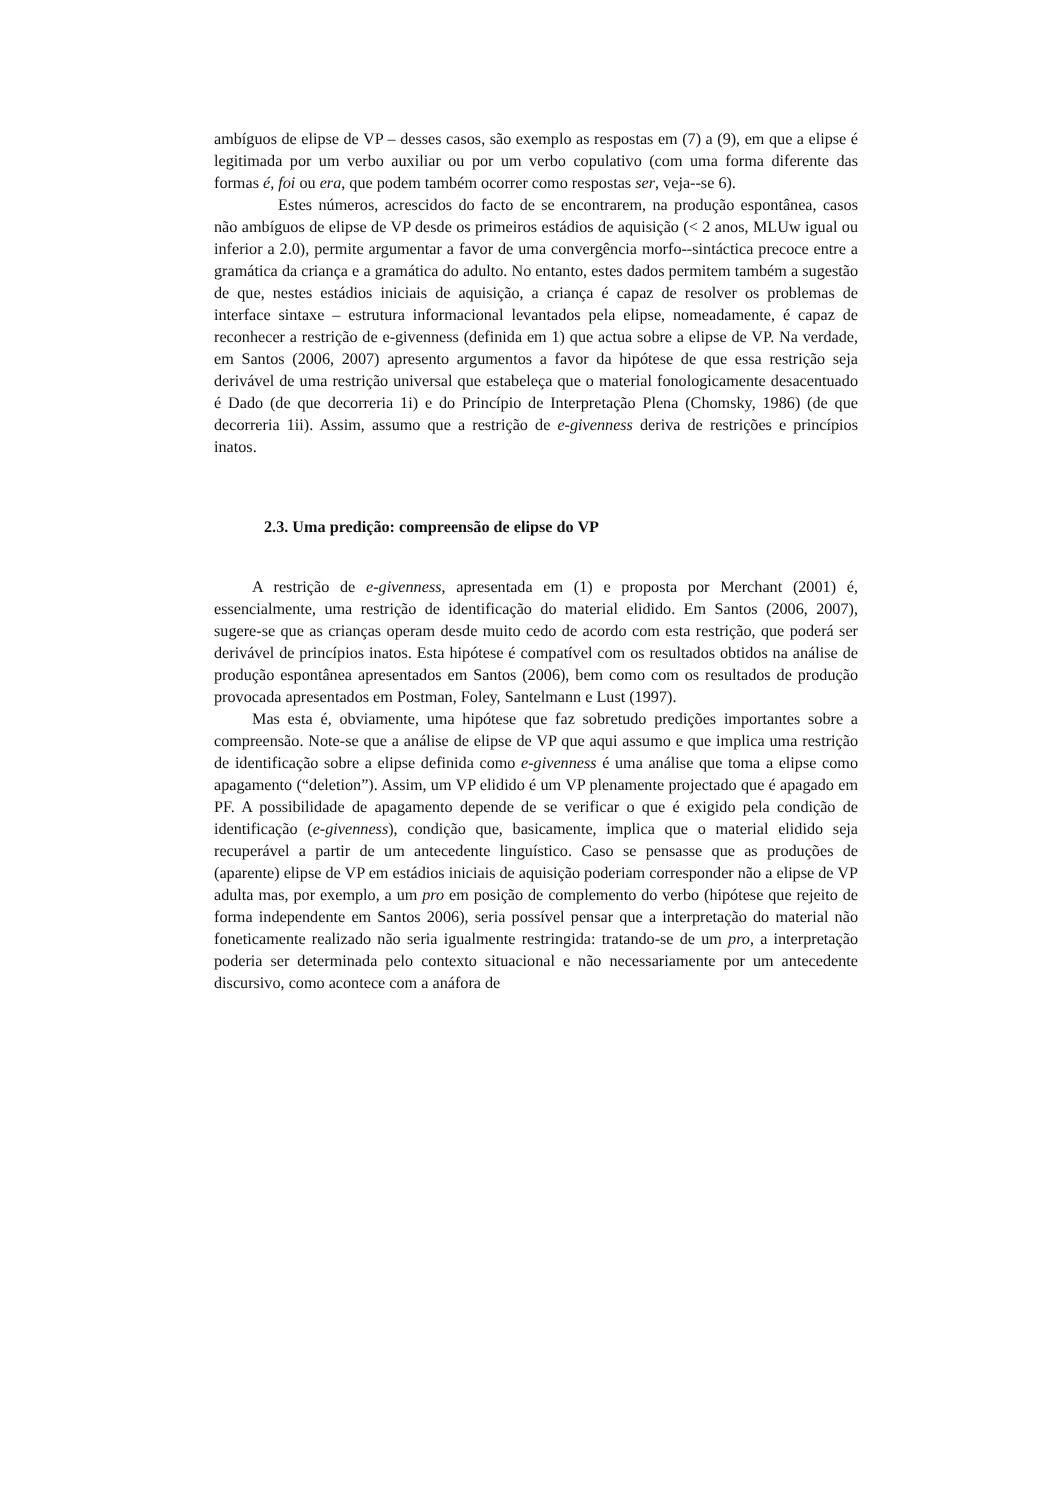ambíguos de elipse de VP – desses casos, são exemplo as respostas em (7) a (9), em que a elipse é legitimada por um verbo auxiliar ou por um verbo copulativo (com uma forma diferente das formas é, foi ou era, que podem também ocorrer como respostas ser, veja--se 6).
Estes números, acrescidos do facto de se encontrarem, na produção espontânea, casos não ambíguos de elipse de VP desde os primeiros estádios de aquisição (< 2 anos, MLUw igual ou inferior a 2.0), permite argumentar a favor de uma convergência morfo--sintáctica precoce entre a gramática da criança e a gramática do adulto. No entanto, estes dados permitem também a sugestão de que, nestes estádios iniciais de aquisição, a criança é capaz de resolver os problemas de interface sintaxe – estrutura informacional levantados pela elipse, nomeadamente, é capaz de reconhecer a restrição de e-givenness (definida em 1) que actua sobre a elipse de VP. Na verdade, em Santos (2006, 2007) apresento argumentos a favor da hipótese de que essa restrição seja derivável de uma restrição universal que estabeleça que o material fonologicamente desacentuado é Dado (de que decorreria 1i) e do Princípio de Interpretação Plena (Chomsky, 1986) (de que decorreria 1ii). Assim, assumo que a restrição de e-givenness deriva de restrições e princípios inatos.
2.3. Uma predição: compreensão de elipse do VP
A restrição de e-givenness, apresentada em (1) e proposta por Merchant (2001) é, essencialmente, uma restrição de identificação do material elidido. Em Santos (2006, 2007), sugere-se que as crianças operam desde muito cedo de acordo com esta restrição, que poderá ser derivável de princípios inatos. Esta hipótese é compatível com os resultados obtidos na análise de produção espontânea apresentados em Santos (2006), bem como com os resultados de produção provocada apresentados em Postman, Foley, Santelmann e Lust (1997).
Mas esta é, obviamente, uma hipótese que faz sobretudo predições importantes sobre a compreensão. Note-se que a análise de elipse de VP que aqui assumo e que implica uma restrição de identificação sobre a elipse definida como e-givenness é uma análise que toma a elipse como apagamento (“deletion”). Assim, um VP elidido é um VP plenamente projectado que é apagado em PF. A possibilidade de apagamento depende de se verificar o que é exigido pela condição de identificação (e-givenness), condição que, basicamente, implica que o material elidido seja recuperável a partir de um antecedente linguístico. Caso se pensasse que as produções de (aparente) elipse de VP em estádios iniciais de aquisição poderiam corresponder não a elipse de VP adulta mas, por exemplo, a um pro em posição de complemento do verbo (hipótese que rejeito de forma independente em Santos 2006), seria possível pensar que a interpretação do material não foneticamente realizado não seria igualmente restringida: tratando-se de um pro, a interpretação poderia ser determinada pelo contexto situacional e não necessariamente por um antecedente discursivo, como acontece com a anáfora de